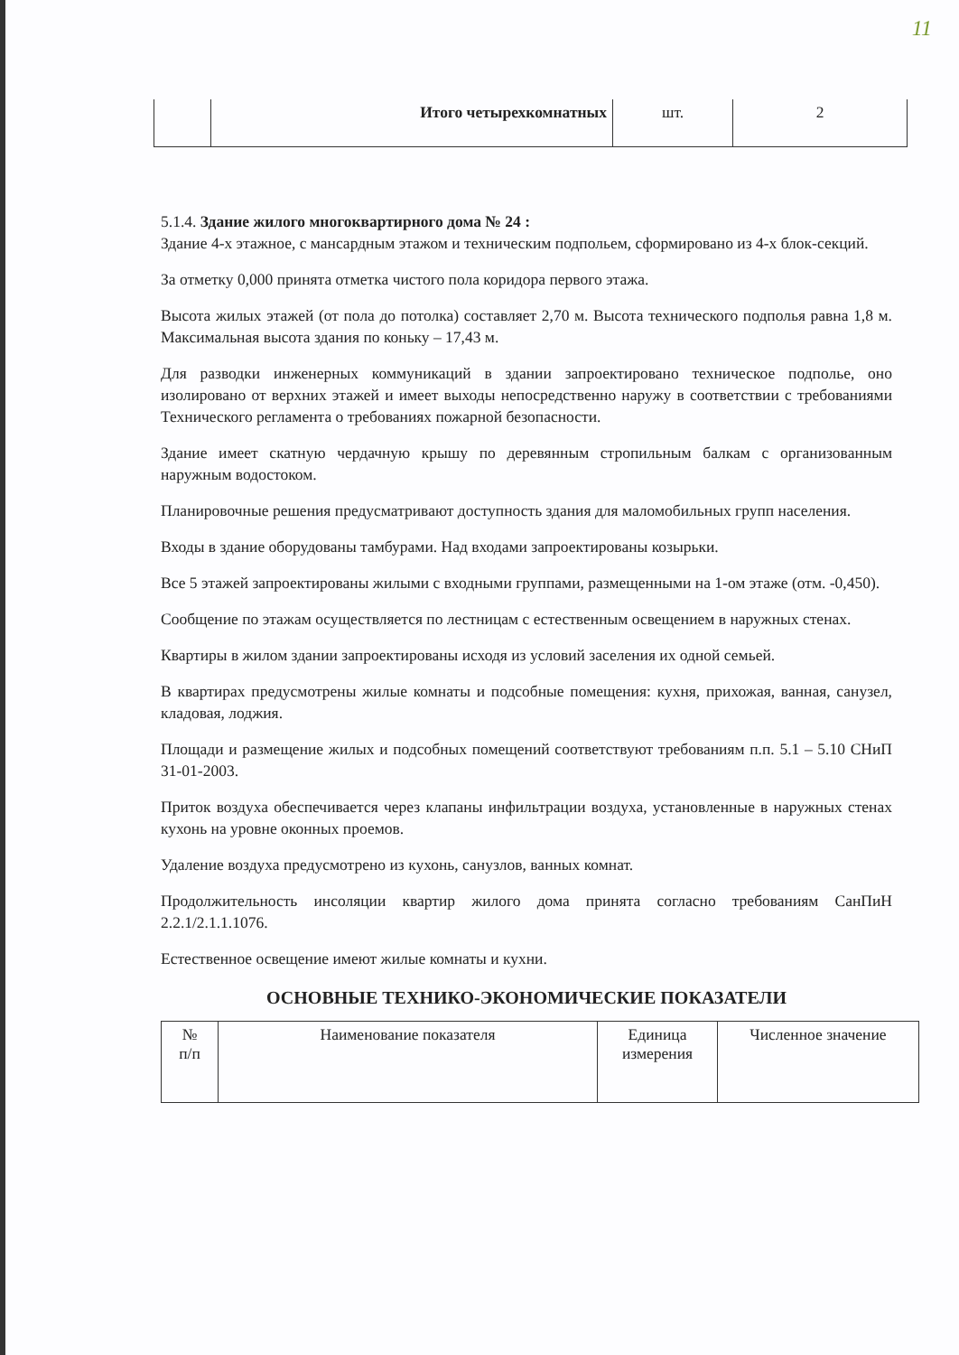11
| | Итого четырехкомнатных | шт. | 2 |
5.1.4. Здание жилого многоквартирного дома № 24 :
Здание 4-х этажное, с мансардным этажом и техническим подпольем, сформировано из 4-х блок-секций.
За отметку 0,000 принята отметка чистого пола коридора первого этажа.
Высота жилых этажей (от пола до потолка) составляет 2,70 м. Высота технического подполья равна 1,8 м. Максимальная высота здания по коньку – 17,43 м.
Для разводки инженерных коммуникаций в здании запроектировано техническое подполье, оно изолировано от верхних этажей и имеет выходы непосредственно наружу в соответствии с требованиями Технического регламента о требованиях пожарной безопасности.
Здание имеет скатную чердачную крышу по деревянным стропильным балкам с организованным наружным водостоком.
Планировочные решения предусматривают доступность здания для маломобильных групп населения.
Входы в здание оборудованы тамбурами. Над входами запроектированы козырьки.
Все 5 этажей запроектированы жилыми с входными группами, размещенными на 1-ом этаже (отм. -0,450).
Сообщение по этажам осуществляется по лестницам с естественным освещением в наружных стенах.
Квартиры в жилом здании запроектированы исходя из условий заселения их одной семьей.
В квартирах предусмотрены жилые комнаты и подсобные помещения: кухня, прихожая, ванная, санузел, кладовая, лоджия.
Площади и размещение жилых и подсобных помещений соответствуют требованиям п.п. 5.1 – 5.10 СНиП 31-01-2003.
Приток воздуха обеспечивается через клапаны инфильтрации воздуха, установленные в наружных стенах кухонь на уровне оконных проемов.
Удаление воздуха предусмотрено из кухонь, санузлов, ванных комнат.
Продолжительность инсоляции квартир жилого дома принята согласно требованиям СанПиН 2.2.1/2.1.1.1076.
Естественное освещение имеют жилые комнаты и кухни.
ОСНОВНЫЕ ТЕХНИКО-ЭКОНОМИЧЕСКИЕ ПОКАЗАТЕЛИ
| № п/п | Наименование показателя | Единица измерения | Численное значение |
| --- | --- | --- | --- |